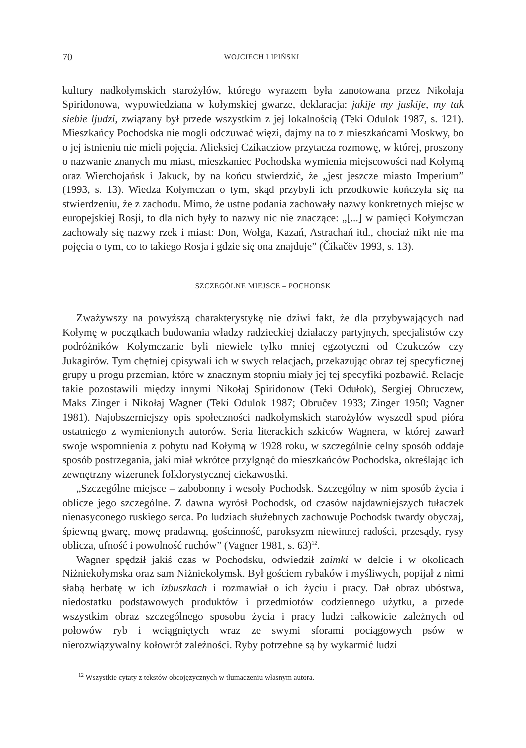70 WOJCIECH LIPIŃSKI
kultury nadkołymskich starożyłów, którego wyrazem była zanotowana przez Nikołaja Spiridonowa, wypowiedziana w kołymskiej gwarze, deklaracja: jakije my juskije, my tak siebie ljudzi, związany był przede wszystkim z jej lokalnością (Teki Odulok 1987, s. 121). Mieszkańcy Pochodska nie mogli odczuwać więzi, dajmy na to z mieszkańcami Moskwy, bo o jej istnieniu nie mieli pojęcia. Alieksiej Czikacziow przytacza rozmowę, w której, proszony o nazwanie znanych mu miast, mieszkaniec Pochodska wymienia miejscowości nad Kołymą oraz Wierchojańsk i Jakuck, by na końcu stwierdzić, że „jest jeszcze miasto Imperium” (1993, s. 13). Wiedza Kołymczan o tym, skąd przybyli ich przodkowie kończyła się na stwierdzeniu, że z zachodu. Mimo, że ustne podania zachowały nazwy konkretnych miejsc w europejskiej Rosji, to dla nich były to nazwy nic nie znaczące: „[...] w pamięci Kołymczan zachowały się nazwy rzek i miast: Don, Wołga, Kazań, Astrachań itd., chociaż nikt nie ma pojęcia o tym, co to takiego Rosja i gdzie się ona znajduje” (Čikačëv 1993, s. 13).
SZCZEGÓLNE MIEJSCE – POCHODSK
Zważywszy na powyższą charakterystykę nie dziwi fakt, że dla przybywających nad Kołymę w początkach budowania władzy radzieckiej działaczy partyjnych, specjalistów czy podróżników Kołymczanie byli niewiele tylko mniej egzotyczni od Czukczów czy Jukagirów. Tym chętniej opisywali ich w swych relacjach, przekazując obraz tej specyficznej grupy u progu przemian, które w znacznym stopniu miały jej tej specyfiki pozbawić. Relacje takie pozostawili między innymi Nikołaj Spiridonow (Teki Odułok), Sergiej Obruczew, Maks Zinger i Nikołaj Wagner (Teki Odulok 1987; Obručev 1933; Zinger 1950; Vagner 1981). Najobszerniejszy opis społeczności nadkołymskich starożyłów wyszedł spod pióra ostatniego z wymienionych autorów. Seria literackich szkiców Wagnera, w której zawarł swoje wspomnienia z pobytu nad Kołymą w 1928 roku, w szczególnie celny sposób oddaje sposób postrzegania, jaki miał wkrótce przylgnąć do mieszkańców Pochodska, określając ich zewnętrzny wizerunek folklorystycznej ciekawostki.
„Szczególne miejsce – zabobonny i wesoły Pochodsk. Szczególny w nim sposób życia i oblicze jego szczególne. Z dawna wyrósł Pochodsk, od czasów najdawniejszych tułaczek nienasyconego ruskiego serca. Po ludziach służebnych zachowuje Pochodsk twardy obyczaj, śpiewną gwarę, mowę pradawną, gościnność, paroksyzm niewinnej radości, przesądy, rysy oblicza, ufność i powolność ruchów” (Vagner 1981, s. 63)<sup>12</sup>.
Wagner spędził jakiś czas w Pochodsku, odwiedził zaimki w delcie i w okolicach Niżniekołymska oraz sam Niżniekołymsk. Był gościem rybaków i myśliwych, popijał z nimi słabą herbatę w ich izbuszkach i rozmawiał o ich życiu i pracy. Dał obraz ubóstwa, niedostatku podstawowych produktów i przedmiotów codziennego użytku, a przede wszystkim obraz szczególnego sposobu życia i pracy ludzi całkowicie zależnych od połowów ryb i wciągniętych wraz ze swymi sforami pociągowych psów w nierozwiązywalny kołowrót zależności. Ryby potrzebne są by wykarmić ludzi
<sup>12</sup> Wszystkie cytaty z tekstów obcojęzycznych w tłumaczeniu własnym autora.